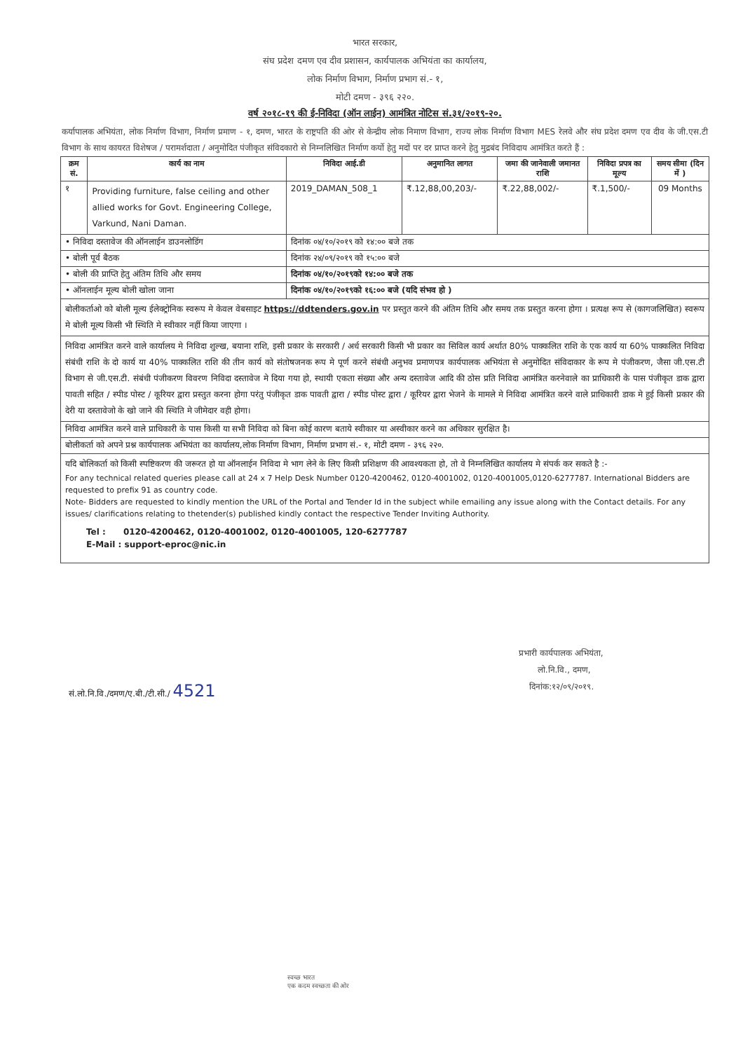भारत सरकार,
संघ प्रदेश दमण एव दीव प्रशासन, कार्यपालक अभियंता का कार्यालय,
लोक निर्माण विभाग, निर्माण प्रभाग सं.- १,
मोटी दमण - ३९६ २२०.
वर्ष २०१८-१९ की ई-निविदा (ऑन लाईन) आमंत्रित नोटिस सं.३१/२०१९-२०.
कर्यापालक अभियंता, लोक निर्माण विभाग, निर्माण प्रमाण - १, दमण, भारत के राष्ट्रपति की ओर से केन्द्रीय लोक निमाण विभाग, राज्य लोक निर्माण विभाग MES रेलवे और संघ प्रदेश दमण एव दीव के जी.एस.टी विभाग के साथ कायरत विशेषज / परामर्शदाता / अनुमोदित पंजीकृत संविदकारो से निम्नलिखित निर्माण कर्यो हेतु मदों पर दर प्राप्त करने हेतु मुद्रबंद निविदाय आमंत्रित करते हैं :
| क्रम सं. | कार्य का नाम | निविदा आई.डी | अनुमानित लागत | जमा की जानेवाली जमानत राशि | निविदा प्रपत्र का मूल्य | समय सीमा (दिन में ) |
| --- | --- | --- | --- | --- | --- | --- |
| १ | Providing furniture, false ceiling and other allied works for Govt. Engineering College, Varkund, Nani Daman. | 2019_DAMAN_508_1 | ₹.12,88,00,203/- | ₹.22,88,002/- | ₹.1,500/- | 09 Months |
| • निविदा दस्तावेज की ऑनलाईन डाउनलोडिंग | | दिनांक ०४/१०/२०१९ को १४:०० बजे तक | | | | |
| • बोली पूर्व बैठक | | दिनांक २४/०९/२०१९ को १५:०० बजे | | | | |
| • बोली की प्राप्ति हेतु अंतिम तिथि और समय | | दिनांक ०४/१०/२०१९को १४:०० बजे तक | | | | |
| • ऑनलाईन मूल्य बोली खोला जाना | | दिनांक ०४/१०/२०१९को १६:०० बजे (यदि संभव हो ) | | | | |
| बोलीकर्ताओ को बोली मूल्य ईलेक्ट्रोनिक स्वरूप मे केवल वेबसाइट https://ddtenders.gov.in पर प्रस्तुत करने की अंतिम तिथि और समय तक प्रस्तुत करना होगा । प्रत्यक्ष रूप से (कागजलिखित) स्वरूप मे बोली मूल्य किसी भी स्थिति मे स्वीकार नहीं किया जाएगा । | | | | | | |
| निविदा आमंत्रित करने वाले कार्यालय मे निविदा शुल्ख, बयाना राशि, इसी प्रकार के सरकारी / अर्ध सरकारी किसी भी प्रकार का सिविल कार्य अर्थात 80% पाक्कलित राशि के एक कार्य या 60% पाक्कलित निविदा संबंधी राशि के दो कार्य या 40% पाक्कलित राशि की तीन कार्य को संतोषजनक रूप मे पूर्ण करने संबंधी अनुभव प्रमाणपत्र कार्यपालक अभियंता से अनुमोदित संविदाकार के रूप मे पंजीकरण, जैसा जी.एस.टी विभाग से जी.एस.टी. संबंधी पंजीकरण विवरण निविदा दस्तावेज मे दिया गया हो, स्थायी एकता संख्या और अन्य दस्तावेज आदि की ठोस प्रति निविदा आमंत्रित करनेवाले का प्राधिकारी के पास पंजीकृत डाक द्वारा पावती सहित / स्पीड पोस्ट / कूरियर द्वारा प्रस्तुत करना होगा परंतु पंजीकृत डाक पावती द्वारा / स्पीड पोस्ट द्वारा / कूरियर द्वारा भेजने के मामले मे निविदा आमंत्रित करने वाले प्राधिकारी डाक मे हुई किसी प्रकार की देरी या दस्तावेजो के खो जाने की स्थिति मे जीमेदार वही होगा। | | | | | | |
| निविदा आमंत्रित करने वाले प्राधिकारी के पास किसी या सभी निविदा को बिना कोई कारण बताये स्वीकार या अस्वीकार करने का अधिकार सुरक्षित है। | | | | | | |
| बोलीकर्ता को अपने प्रश्न कार्यपालक अभियंता का कार्यालय,लोक निर्माण विभाग, निर्माण प्रभाग सं.- १, मोटी दमण - ३९६ २२०. | | | | | | |
| यदि बोलिकर्ता को किसी स्पष्टिकरण की जरूरत हो या ऑनलाईन निविदा मे भाग लेने के लिए किसी प्रशिक्षण की आवश्यकता हो, तो वे निम्नलिखित कार्यालय मे संपर्क कर सकते है :- For any technical related queries please call at 24 x 7 Help Desk Number 0120-4200462, 0120-4001002, 0120-4001005,0120-6277787. International Bidders are requested to prefix 91 as country code. Note- Bidders are requested to kindly mention the URL of the Portal and Tender Id in the subject while emailing any issue along with the Contact details. For any issues/ clarifications relating to thetender(s) published kindly contact the respective Tender Inviting Authority. Tel : 0120-4200462, 0120-4001002, 0120-4001005, 120-6277787 E-Mail : support-eproc@nic.in | | | | | | |
प्रभारी कार्यपालक अभियंता,
लो.नि.वि., दमण,
दिनांक:१२/०९/२०१९.
सं.लो.नि.वि./दमण/ए.बी./टी.सी./ 4521
स्वच्छ भारत
एक कदम स्वच्छता की ओर